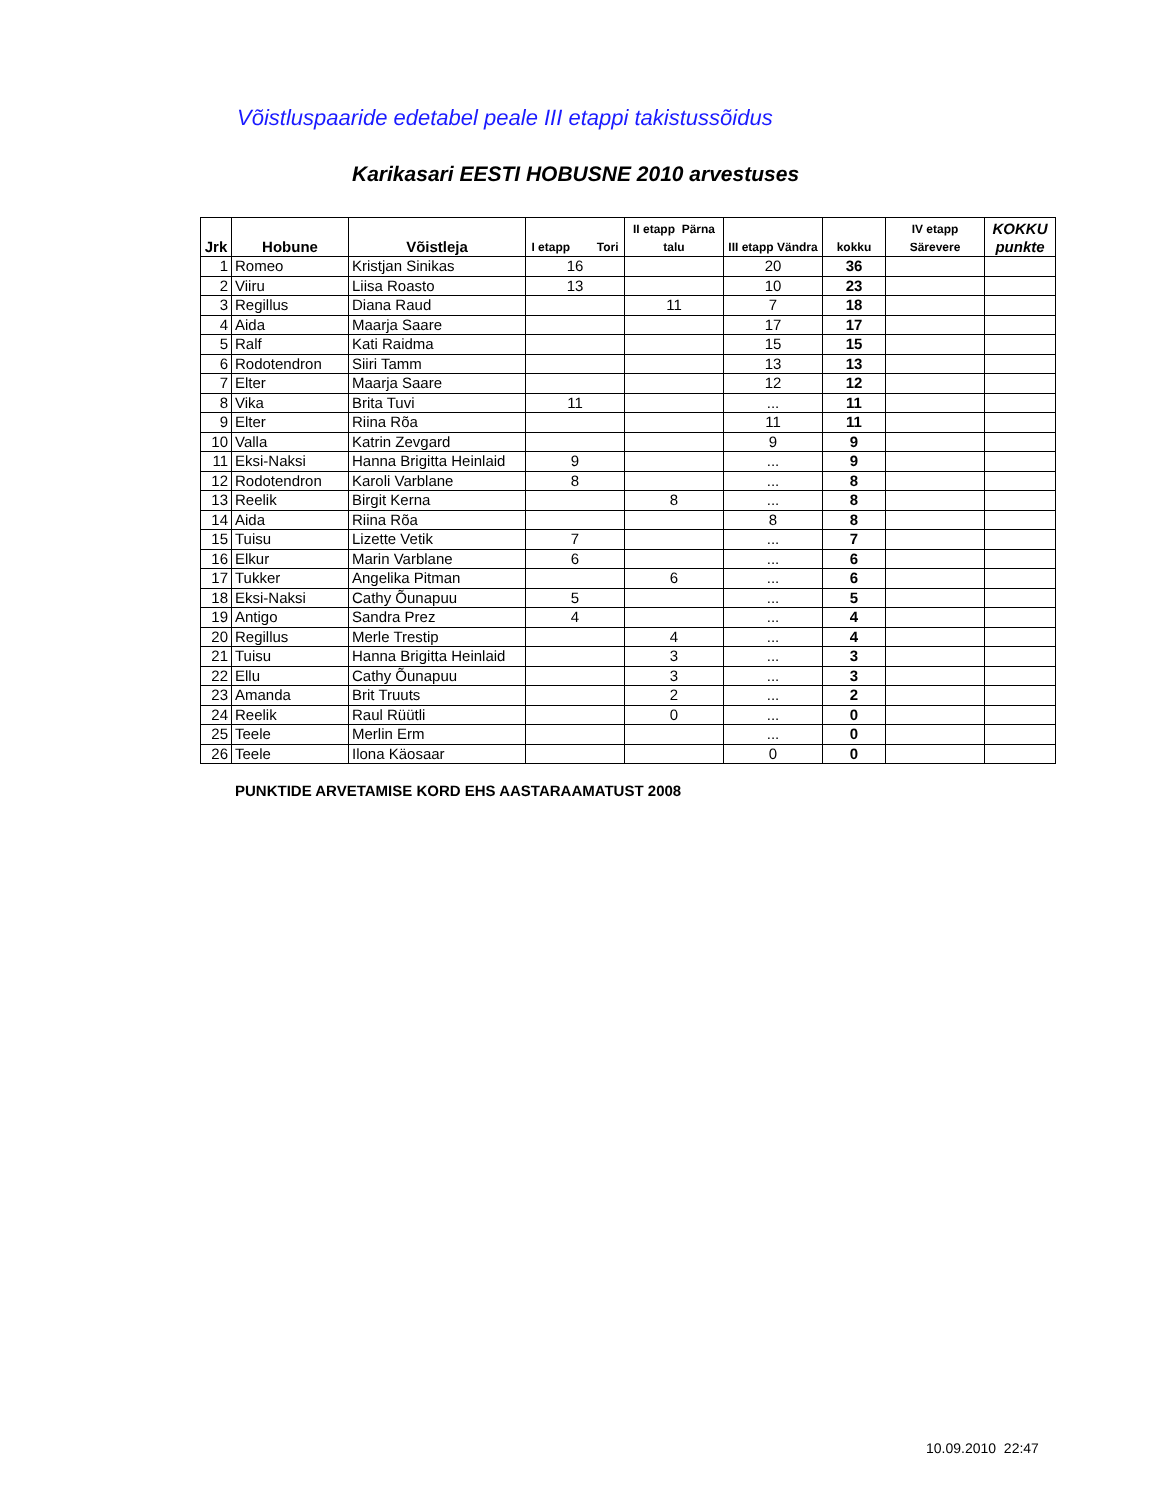Võistluspaaride edetabel peale III etappi takistussõidus
Karikasari EESTI HOBUSNE 2010 arvestuses
| Jrk | Hobune | Võistleja | I etapp Tori | II etapp Pärna talu | III etapp Vändra | kokku | IV etapp Särevere | KOKKU punkte |
| --- | --- | --- | --- | --- | --- | --- | --- | --- |
| 1 | Romeo | Kristjan Sinikas | 16 | | 20 | 36 | | |
| 2 | Viiru | Liisa Roasto | 13 | | 10 | 23 | | |
| 3 | Regillus | Diana Raud | | 11 | 7 | 18 | | |
| 4 | Aida | Maarja Saare | | | 17 | 17 | | |
| 5 | Ralf | Kati Raidma | | | 15 | 15 | | |
| 6 | Rodotendron | Siiri Tamm | | | 13 | 13 | | |
| 7 | Elter | Maarja Saare | | | 12 | 12 | | |
| 8 | Vika | Brita Tuvi | 11 | | ... | 11 | | |
| 9 | Elter | Riina Rõa | | | 11 | 11 | | |
| 10 | Valla | Katrin Zevgard | | | 9 | 9 | | |
| 11 | Eksi-Naksi | Hanna Brigitta Heinlaid | 9 | | ... | 9 | | |
| 12 | Rodotendron | Karoli Varblane | 8 | | ... | 8 | | |
| 13 | Reelik | Birgit Kerna | | 8 | ... | 8 | | |
| 14 | Aida | Riina Rõa | | | 8 | 8 | | |
| 15 | Tuisu | Lizette Vetik | 7 | | ... | 7 | | |
| 16 | Elkur | Marin Varblane | 6 | | ... | 6 | | |
| 17 | Tukker | Angelika Pitman | | 6 | ... | 6 | | |
| 18 | Eksi-Naksi | Cathy Õunapuu | 5 | | ... | 5 | | |
| 19 | Antigo | Sandra Prez | 4 | | ... | 4 | | |
| 20 | Regillus | Merle Trestip | | 4 | ... | 4 | | |
| 21 | Tuisu | Hanna Brigitta Heinlaid | | 3 | ... | 3 | | |
| 22 | Ellu | Cathy Õunapuu | | 3 | ... | 3 | | |
| 23 | Amanda | Brit Truuts | | 2 | ... | 2 | | |
| 24 | Reelik | Raul Rüütli | | 0 | ... | 0 | | |
| 25 | Teele | Merlin Erm | | | ... | 0 | | |
| 26 | Teele | Ilona Käosaar | | | 0 | 0 | | |
PUNKTIDE ARVETAMISE KORD EHS AASTARAAMATUST 2008
10.09.2010 22:47